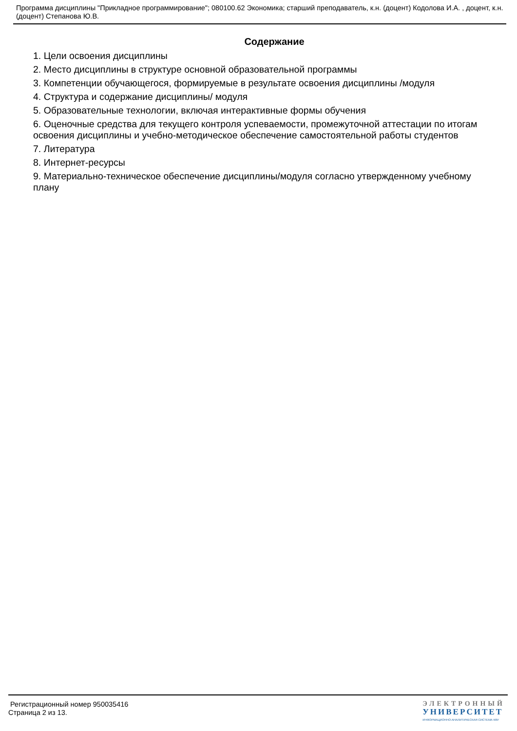Программа дисциплины "Прикладное программирование"; 080100.62 Экономика; старший преподаватель, к.н. (доцент) Кодолова И.А. , доцент, к.н. (доцент) Степанова Ю.В.
Содержание
1. Цели освоения дисциплины
2. Место дисциплины в структуре основной образовательной программы
3. Компетенции обучающегося, формируемые в результате освоения дисциплины /модуля
4. Структура и содержание дисциплины/ модуля
5. Образовательные технологии, включая интерактивные формы обучения
6. Оценочные средства для текущего контроля успеваемости, промежуточной аттестации по итогам освоения дисциплины и учебно-методическое обеспечение самостоятельной работы студентов
7. Литература
8. Интернет-ресурсы
9. Материально-техническое обеспечение дисциплины/модуля согласно утвержденному учебному плану
Регистрационный номер 950035416
Страница 2 из 13.
ЭЛЕКТРОННЫЙ
УНИВЕРСИТЕТ
ИНФОРМАЦИОННО-АНАЛИТИЧЕСКАЯ СИСТЕМА КФУ